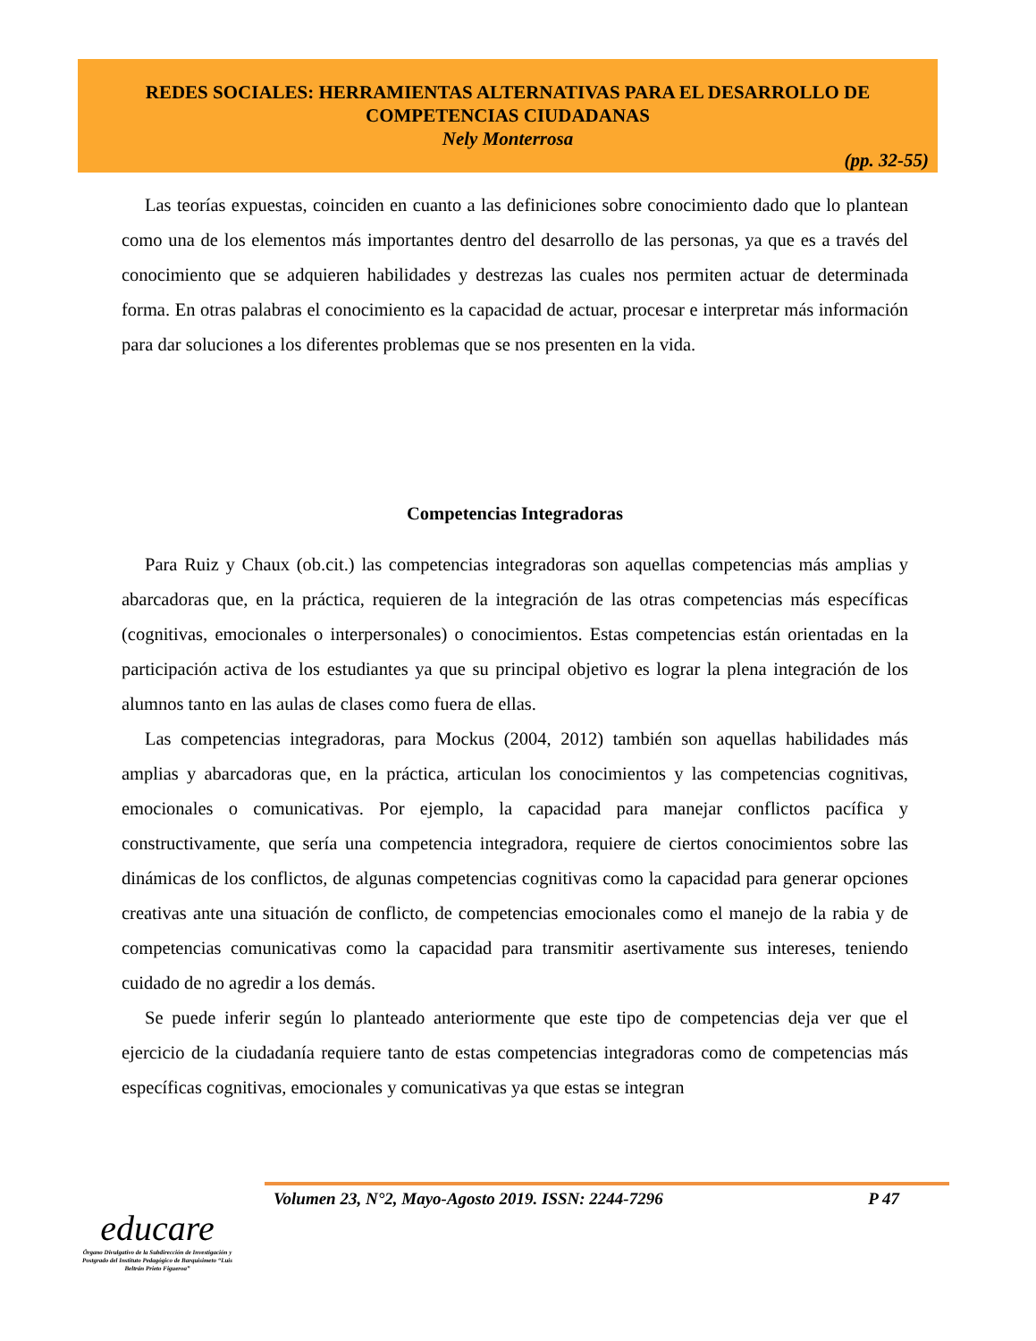REDES SOCIALES: HERRAMIENTAS ALTERNATIVAS PARA EL DESARROLLO DE
COMPETENCIAS CIUDADANAS
Nely Monterrosa
(pp. 32-55)
Las teorías expuestas, coinciden en cuanto a las definiciones sobre conocimiento dado que lo plantean como una de los elementos más importantes dentro del desarrollo de las personas, ya que es a través del conocimiento que se adquieren habilidades y destrezas las cuales nos permiten actuar de determinada forma. En otras palabras el conocimiento es la capacidad de actuar, procesar e interpretar más información para dar soluciones a los diferentes problemas que se nos presenten en la vida.
Competencias Integradoras
Para Ruiz y Chaux (ob.cit.) las competencias integradoras son aquellas competencias más amplias y abarcadoras que, en la práctica, requieren de la integración de las otras competencias más específicas (cognitivas, emocionales o interpersonales) o conocimientos. Estas competencias están orientadas en la participación activa de los estudiantes ya que su principal objetivo es lograr la plena integración de los alumnos tanto en las aulas de clases como fuera de ellas.
Las competencias integradoras, para Mockus (2004, 2012) también son aquellas habilidades más amplias y abarcadoras que, en la práctica, articulan los conocimientos y las competencias cognitivas, emocionales o comunicativas. Por ejemplo, la capacidad para manejar conflictos pacífica y constructivamente, que sería una competencia integradora, requiere de ciertos conocimientos sobre las dinámicas de los conflictos, de algunas competencias cognitivas como la capacidad para generar opciones creativas ante una situación de conflicto, de competencias emocionales como el manejo de la rabia y de competencias comunicativas como la capacidad para transmitir asertivamente sus intereses, teniendo cuidado de no agredir a los demás.
Se puede inferir según lo planteado anteriormente que este tipo de competencias deja ver que el ejercicio de la ciudadanía requiere tanto de estas competencias integradoras como de competencias más específicas cognitivas, emocionales y comunicativas ya que estas se integran
Volumen 23, N°2, Mayo-Agosto 2019. ISSN: 2244-7296 P 47
educare
Órgano Divulgativo de la Subdirección de Investigación y Postgrado del Instituto Pedagógico de Barquisimeto “Luis Beltrán Prieto Figueroa”